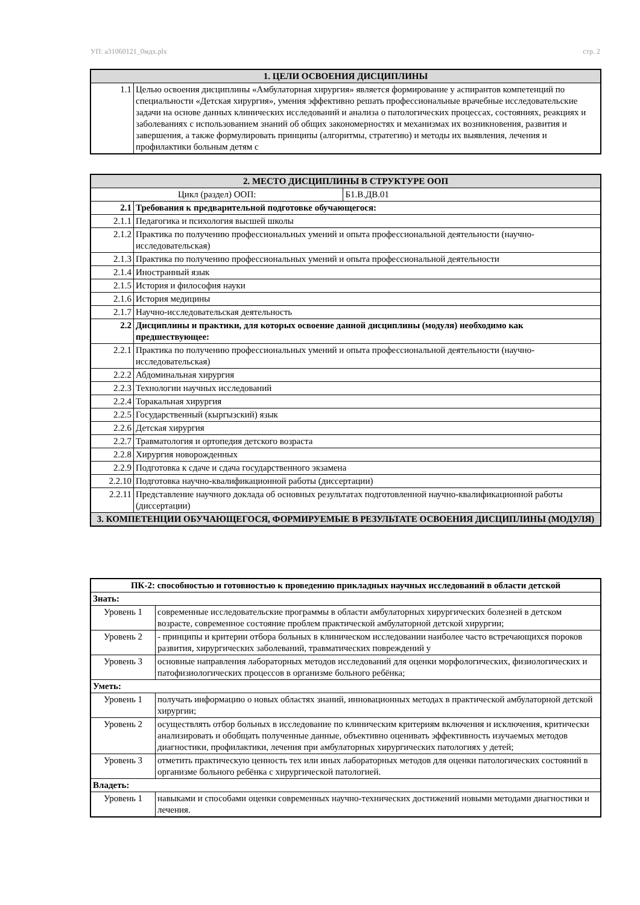УП: a31060121_0мдх.plx стр. 2
| 1. ЦЕЛИ ОСВОЕНИЯ ДИСЦИПЛИНЫ | |
| --- | --- |
| 1.1 | Целью освоения дисциплины «Амбулаторная хирургия» является формирование у аспирантов компетенций по специальности «Детская хирургия», умения эффективно решать профессиональные врачебные исследовательские задачи на основе данных клинических исследований и анализа о патологических процессах, состояниях, реакциях и заболеваниях с использованием знаний об общих закономерностях и механизмах их возникновения, развития и завершения, а также формулировать принципы (алгоритмы, стратегию) и методы их выявления, лечения и профилактики больным детям с |
| 2. МЕСТО ДИСЦИПЛИНЫ В СТРУКТУРЕ ООП | | |
| --- | --- | --- |
| Цикл (раздел) ООП: | | Б1.В.ДВ.01 |
| 2.1 | Требования к предварительной подготовке обучающегося: | |
| 2.1.1 | Педагогика и психология высшей школы | |
| 2.1.2 | Практика по получению профессиональных умений и опыта профессиональной деятельности (научно-исследовательская) | |
| 2.1.3 | Практика по получению профессиональных умений и опыта профессиональной деятельности | |
| 2.1.4 | Иностранный язык | |
| 2.1.5 | История и философия науки | |
| 2.1.6 | История медицины | |
| 2.1.7 | Научно-исследовательская деятельность | |
| 2.2 | Дисциплины и практики, для которых освоение данной дисциплины (модуля) необходимо как предшествующее: | |
| 2.2.1 | Практика по получению профессиональных умений и опыта профессиональной деятельности (научно-исследовательская) | |
| 2.2.2 | Абдоминальная хирургия | |
| 2.2.3 | Технологии научных исследований | |
| 2.2.4 | Торакальная хирургия | |
| 2.2.5 | Государственный (кыргызский) язык | |
| 2.2.6 | Детская хирургия | |
| 2.2.7 | Травматология и ортопедия детского возраста | |
| 2.2.8 | Хирургия новорожденных | |
| 2.2.9 | Подготовка к сдаче и сдача государственного экзамена | |
| 2.2.10 | Подготовка научно-квалификационной работы (диссертации) | |
| 2.2.11 | Представление научного доклада об основных результатах подготовленной научно-квалификационной работы (диссертации) | |
| 3. КОМПЕТЕНЦИИ ОБУЧАЮЩЕГОСЯ, ФОРМИРУЕМЫЕ В РЕЗУЛЬТАТЕ ОСВОЕНИЯ ДИСЦИПЛИНЫ (МОДУЛЯ) | | |
| ПК-2: способностью и готовностью к проведению прикладных научных исследований в области детской | |
| Знать: | |
| Уровень 1 | современные исследовательские программы в области амбулаторных хирургических болезней в детском возрасте, современное состояние проблем практической амбулаторной детской хирургии; |
| Уровень 2 | - принципы и критерии отбора больных в клиническом исследовании наиболее часто встречающихся пороков развития, хирургических заболеваний, травматических повреждений у |
| Уровень 3 | основные направления лабораторных методов исследований для оценки морфологических, физиологических и патофизиологических процессов в организме больного ребёнка; |
| Уметь: | |
| Уровень 1 | получать информацию о новых областях знаний, инновационных методах в практической амбулаторной детской хирургии; |
| Уровень 2 | осуществлять отбор больных в исследование по клиническим критериям включения и исключения, критически анализировать и обобщать полученные данные, объективно оценивать эффективность изучаемых методов диагностики, профилактики, лечения при амбулаторных хирургических патологиях у детей; |
| Уровень 3 | отметить практическую ценность тех или иных лабораторных методов для оценки патологических состояний в организме больного ребёнка с хирургической патологией. |
| Владеть: | |
| Уровень 1 | навыками и способами оценки современных научно-технических достижений новыми методами диагностики и лечения. |